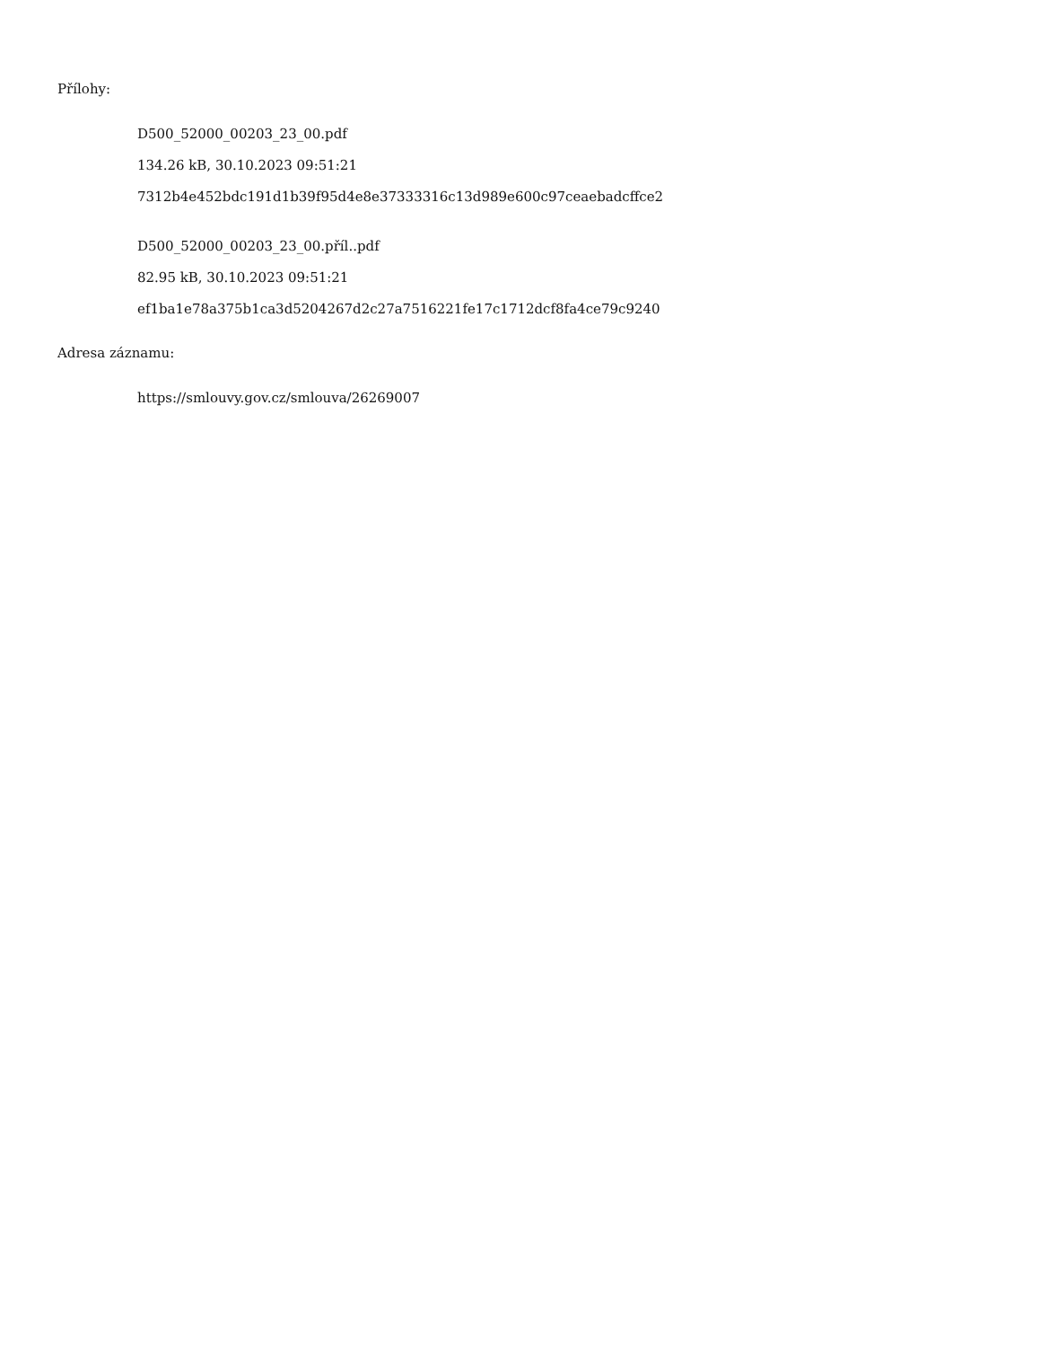Přílohy:
D500_52000_00203_23_00.pdf
134.26 kB, 30.10.2023 09:51:21
7312b4e452bdc191d1b39f95d4e8e37333316c13d989e600c97ceaebadcffce2
D500_52000_00203_23_00.příl..pdf
82.95 kB, 30.10.2023 09:51:21
ef1ba1e78a375b1ca3d5204267d2c27a7516221fe17c1712dcf8fa4ce79c9240
Adresa záznamu:
https://smlouvy.gov.cz/smlouva/26269007